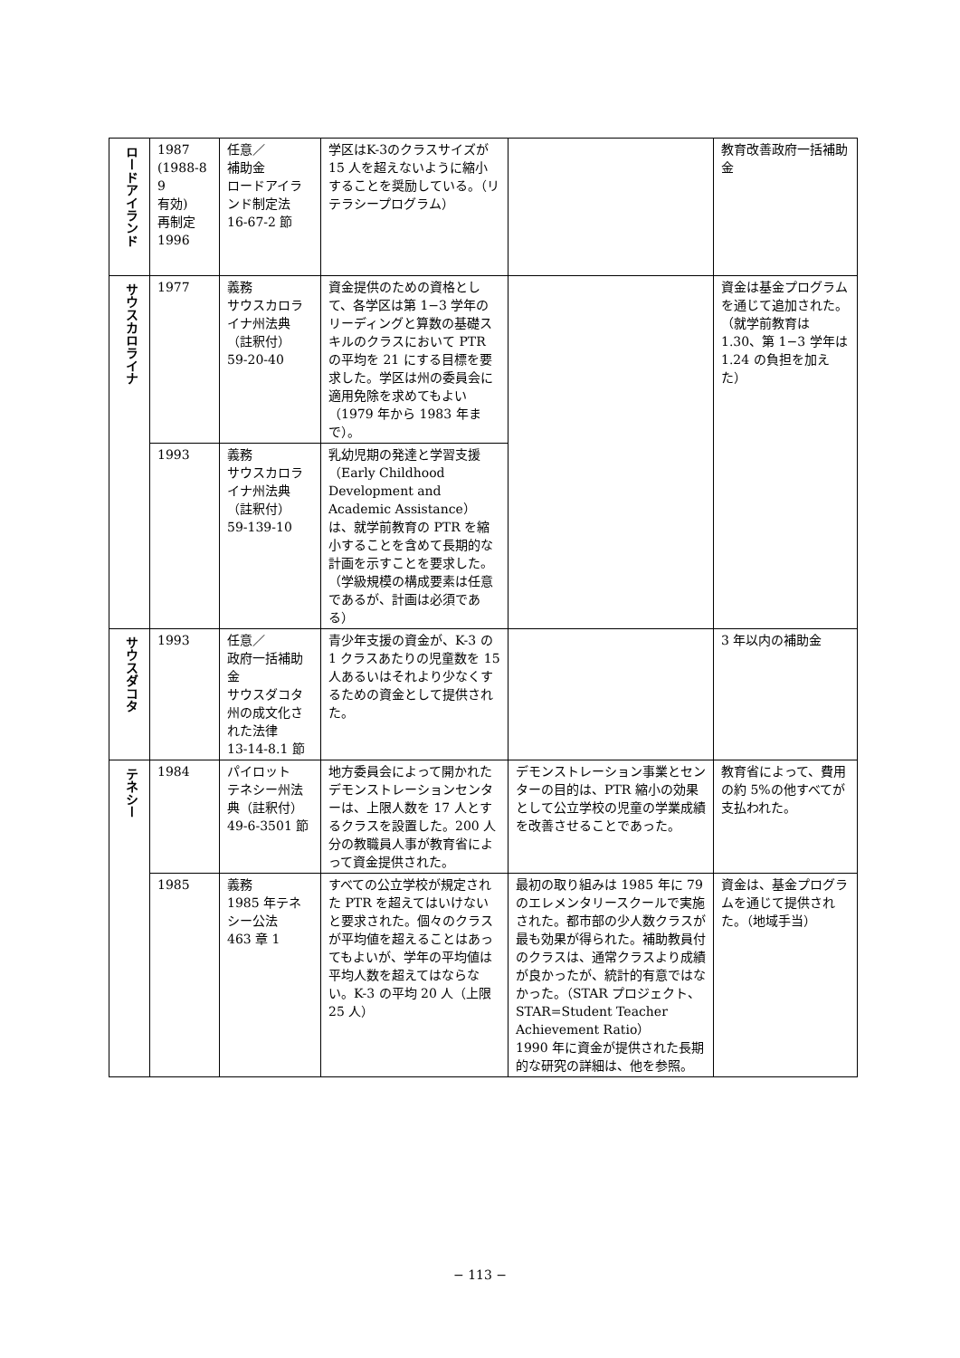| ロードアイランド | 1987 (1988-8 9 有効) 再制定 1996 | 任意／ 補助金 ロードアイランド制定法 16-67-2 節 | 学区はK-3のクラスサイズが 15 人を超えないように縮小することを奨励している。（リテラシープログラム） | | 教育改善政府一括補助金 |
| サウスカロライナ | 1977 | 義務 サウスカロライナ州法典（註釈付） 59-20-40 | 資金提供のための資格として、各学区は第 1−3 学年のリーディングと算数の基礎スキルのクラスにおいて PTR の平均を 21 にする目標を要求した。学区は州の委員会に適用免除を求めてもよい（1979 年から 1983 年まで）。 | | 資金は基金プログラムを通じて追加された。 （就学前教育は 1.30、第 1−3 学年は 1.24 の負担を加えた） |
| | 1993 | 義務 サウスカロライナ州法典（註釈付） 59-139-10 | 乳幼児期の発達と学習支援（Early Childhood Development and Academic Assistance）は、就学前教育の PTR を縮小することを含めて長期的な計画を示すことを要求した。（学級規模の構成要素は任意であるが、計画は必須である） | | |
| サウスダコタ | 1993 | 任意／ 政府一括補助金 サウスダコタ州の成文化された法律 13-14-8.1 節 | 青少年支援の資金が、K-3 の 1 クラスあたりの児童数を 15 人あるいはそれより少なくするための資金として提供された。 | | 3 年以内の補助金 |
| テネシー | 1984 | パイロット テネシー州法典（註釈付） 49-6-3501 節 | 地方委員会によって開かれたデモンストレーションセンターは、上限人数を 17 人とするクラスを設置した。200 人分の教職員人事が教育省によって資金提供された。 | デモンストレーション事業とセンターの目的は、PTR 縮小の効果として公立学校の児童の学業成績を改善させることであった。 | 教育省によって、費用の約 5%の他すべてが支払われた。 |
| | 1985 | 義務 1985 年テネシー公法 463 章 1 | すべての公立学校が規定された PTR を超えてはいけないと要求された。個々のクラスが平均値を超えることはあってもよいが、学年の平均値は平均人数を超えてはならない。K-3 の平均 20 人（上限 25 人） | 最初の取り組みは 1985 年に 79 のエレメンタリースクールで実施された。都市部の少人数クラスが最も効果が得られた。補助教員付のクラスは、通常クラスより成績が良かったが、統計的有意ではなかった。（STAR プロジェクト、STAR=Student Teacher Achievement Ratio） 1990 年に資金が提供された長期的な研究の詳細は、他を参照。 | 資金は、基金プログラムを通じて提供された。（地域手当） |
− 113 −